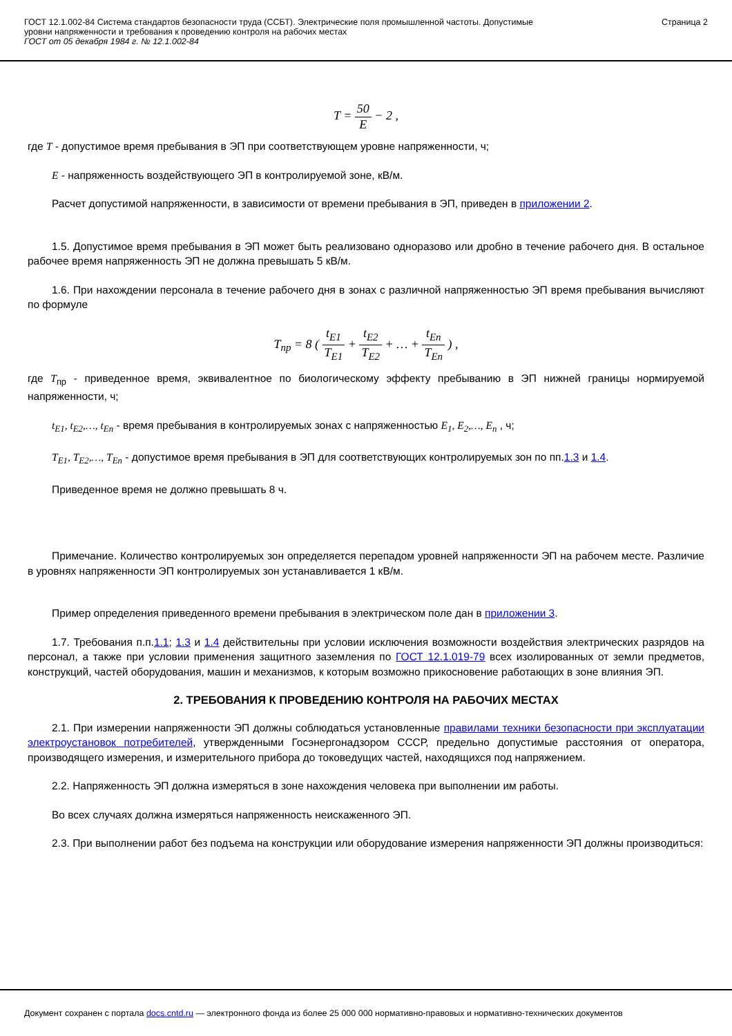ГОСТ 12.1.002-84 Система стандартов безопасности труда (ССБТ). Электрические поля промышленной частоты. Допустимые
уровни напряженности и требования к проведению контроля на рабочих местах
ГОСТ от 05 декабря 1984 г. № 12.1.002-84
Страница 2
T = 50 E − 2 ,
где T - допустимое время пребывания в ЭП при соответствующем уровне напряженности, ч;
E - напряженность воздействующего ЭП в контролируемой зоне, кВ/м.
Расчет допустимой напряженности, в зависимости от времени пребывания в ЭП, приведен в приложении 2.
1.5. Допустимое время пребывания в ЭП может быть реализовано одноразово или дробно в течение рабочего дня. В остальное рабочее время напряженность ЭП не должна превышать 5 кВ/м.
1.6. При нахождении персонала в течение рабочего дня в зонах с различной напряженностью ЭП время пребывания вычисляют по формуле
T<sub>пр</sub> = 8 ( t<sub>E1</sub> T<sub>E1</sub> + t<sub>E2</sub> T<sub>E2</sub> + … + t<sub>En</sub> T<sub>En</sub> ) ,
где T<sub>пр</sub> - приведенное время, эквивалентное по биологическому эффекту пребыванию в ЭП нижней границы нормируемой напряженности, ч;
t<sub>E1</sub>, t<sub>E2</sub>,…, t<sub>En</sub> - время пребывания в контролируемых зонах с напряженностью E<sub>1</sub>, E<sub>2</sub>,…, E<sub>n</sub> , ч;
T<sub>E1</sub>, T<sub>E2</sub>,…, T<sub>En</sub> - допустимое время пребывания в ЭП для соответствующих контролируемых зон по пп.1.3 и 1.4.
Приведенное время не должно превышать 8 ч.
Примечание. Количество контролируемых зон определяется перепадом уровней напряженности ЭП на рабочем месте. Различие в уровнях напряженности ЭП контролируемых зон устанавливается 1 кВ/м.
Пример определения приведенного времени пребывания в электрическом поле дан в приложении 3.
1.7. Требования п.п.1.1; 1.3 и 1.4 действительны при условии исключения возможности воздействия электрических разрядов на персонал, а также при условии применения защитного заземления по ГОСТ 12.1.019-79 всех изолированных от земли предметов, конструкций, частей оборудования, машин и механизмов, к которым возможно прикосновение работающих в зоне влияния ЭП.
2. ТРЕБОВАНИЯ К ПРОВЕДЕНИЮ КОНТРОЛЯ НА РАБОЧИХ МЕСТАХ
2.1. При измерении напряженности ЭП должны соблюдаться установленные правилами техники безопасности при эксплуатации электроустановок потребителей, утвержденными Госэнергонадзором СССР, предельно допустимые расстояния от оператора, производящего измерения, и измерительного прибора до токоведущих частей, находящихся под напряжением.
2.2. Напряженность ЭП должна измеряться в зоне нахождения человека при выполнении им работы.
Во всех случаях должна измеряться напряженность неискаженного ЭП.
2.3. При выполнении работ без подъема на конструкции или оборудование измерения напряженности ЭП должны производиться:
Документ сохранен с портала docs.cntd.ru — электронного фонда из более 25 000 000 нормативно-правовых и нормативно-технических документов